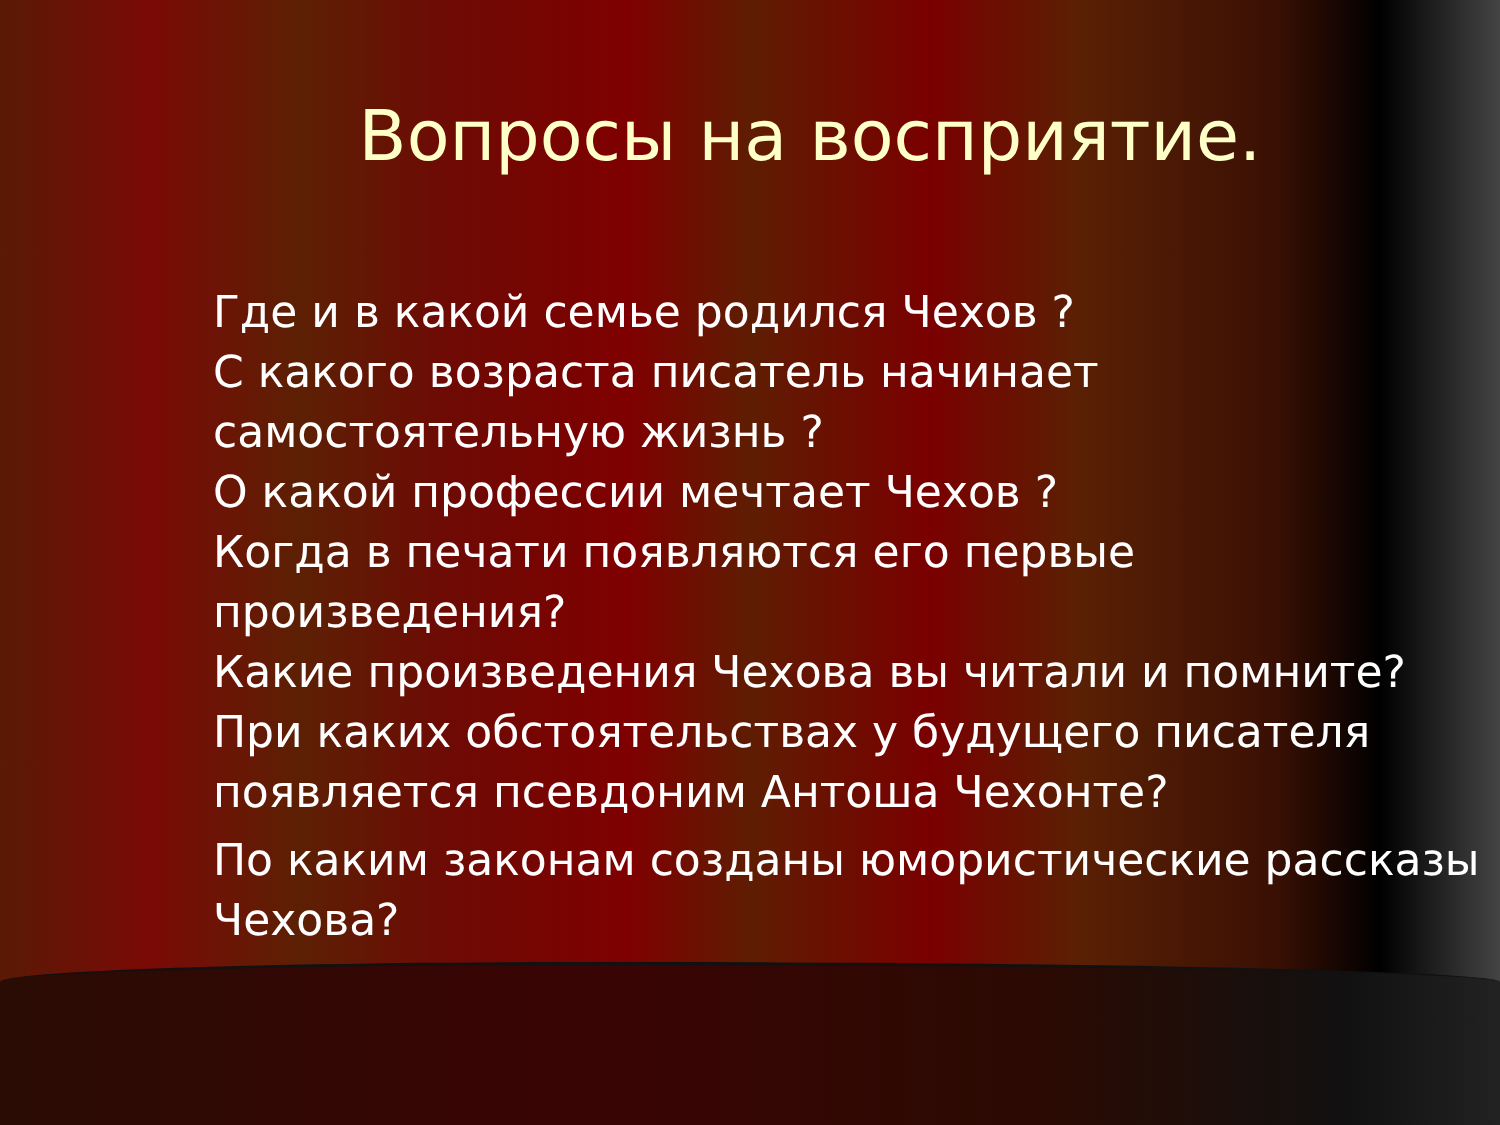Вопросы на восприятие.
Где и в какой семье родился Чехов ?
С какого возраста писатель начинает самостоятельную жизнь ?
О какой профессии мечтает Чехов ?
Когда в печати появляются его первые произведения?
Какие произведения Чехова вы читали и помните?
При каких обстоятельствах у будущего писателя появляется псевдоним Антоша Чехонте?
По каким законам созданы юмористические рассказы Чехова?